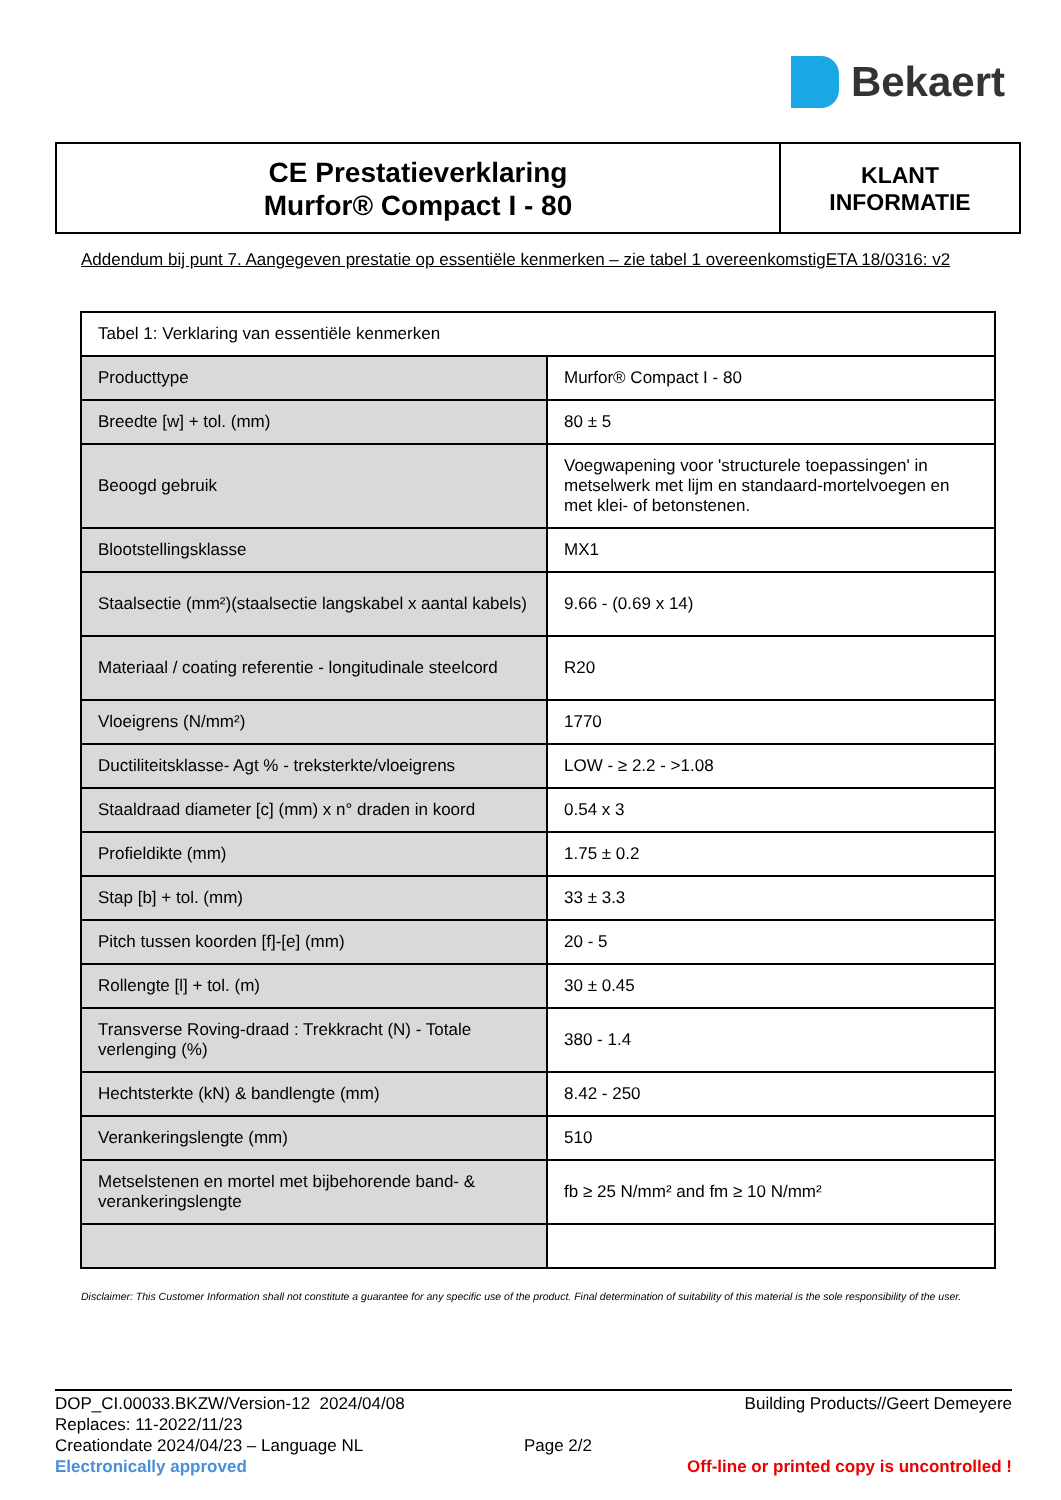Bekaert
CE Prestatieverklaring
Murfor® Compact I - 80
KLANT
INFORMATIE
Addendum bij punt 7. Aangegeven prestatie op essentiële kenmerken – zie tabel 1 overeenkomstigETA 18/0316: v2
| Tabel 1: Verklaring van essentiële kenmerken | |
| Producttype | Murfor® Compact I - 80 |
| Breedte [w] + tol. (mm) | 80 ± 5 |
| Beoogd gebruik | Voegwapening voor 'structurele toepassingen' in metselwerk met lijm en standaard-mortelvoegen en met klei- of betonstenen. |
| Blootstellingsklasse | MX1 |
| Staalsectie (mm²)(staalsectie langskabel x aantal kabels) | 9.66 - (0.69 x 14) |
| Materiaal / coating referentie - longitudinale steelcord | R20 |
| Vloeigrens (N/mm²) | 1770 |
| Ductiliteitsklasse- Agt % - treksterkte/vloeigrens | LOW - ≥ 2.2 - >1.08 |
| Staaldraad diameter [c] (mm) x n° draden in koord | 0.54 x 3 |
| Profieldikte (mm) | 1.75 ± 0.2 |
| Stap [b] + tol. (mm) | 33 ± 3.3 |
| Pitch tussen koorden [f]-[e] (mm) | 20 - 5 |
| Rollengte [l] + tol. (m) | 30 ± 0.45 |
| Transverse Roving-draad : Trekkracht (N) - Totale verlenging (%) | 380 - 1.4 |
| Hechtsterkte (kN) & bandlengte (mm) | 8.42 - 250 |
| Verankeringslengte (mm) | 510 |
| Metselstenen en mortel met bijbehorende band- & verankeringslengte | fb ≥ 25 N/mm² and fm ≥ 10 N/mm² |
Disclaimer: This Customer Information shall not constitute a guarantee for any specific use of the product. Final determination of suitability of this material is the sole responsibility of the user.
DOP_CI.00033.BKZW/Version-12 2024/04/08 Building Products//Geert Demeyere
Replaces: 11-2022/11/23
Creationdate 2024/04/23 – Language NL Page 2/2
Electronically approved Off-line or printed copy is uncontrolled !